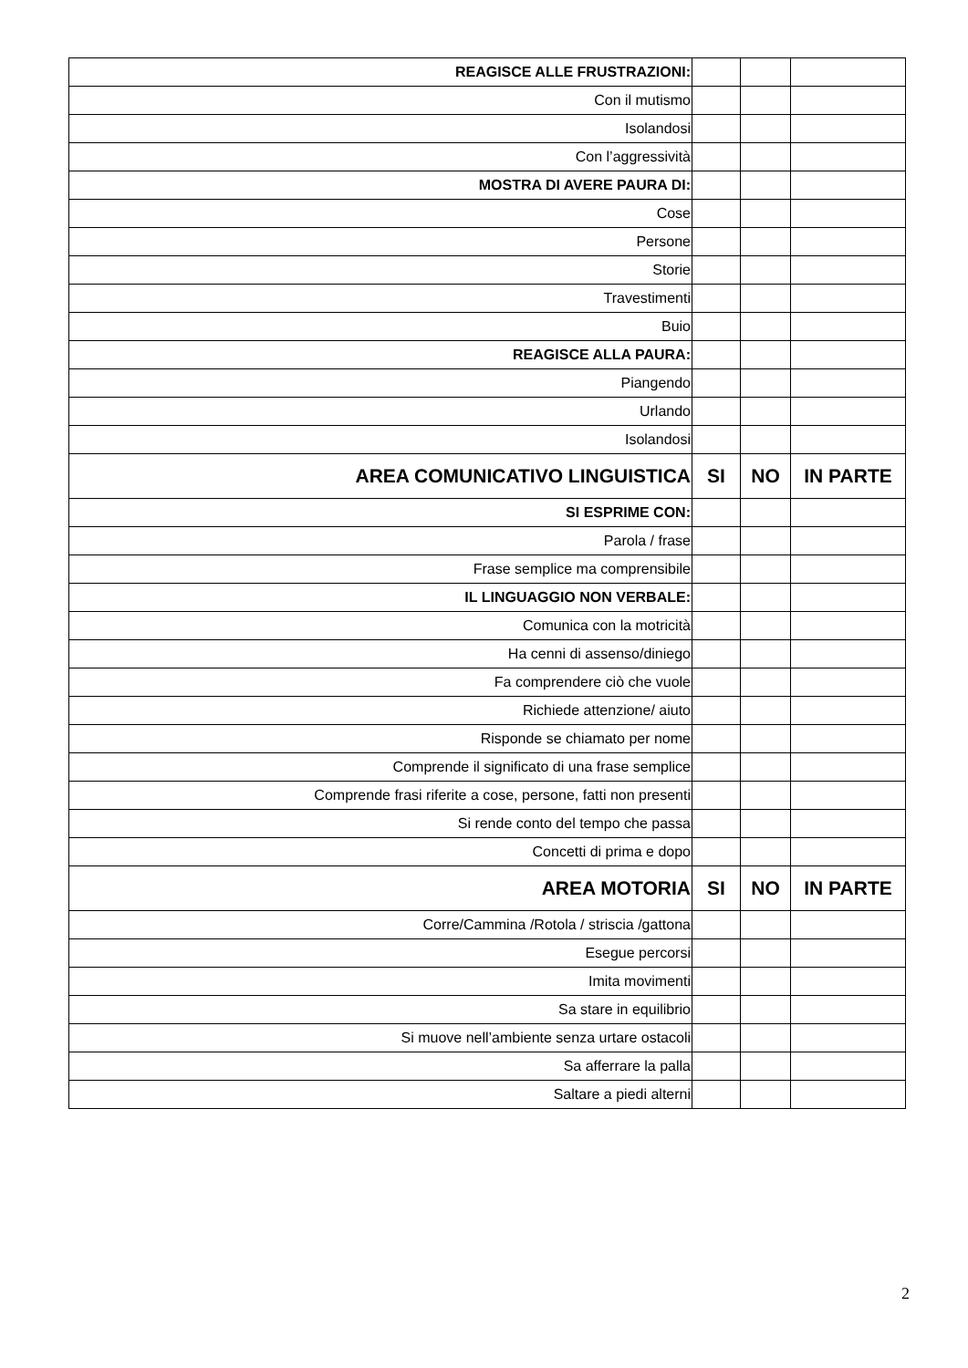| REAGISCE ALLE FRUSTRAZIONI: | | | |
| Con il mutismo | | | |
| Isolandosi | | | |
| Con l’aggressività | | | |
| MOSTRA DI AVERE PAURA DI: | | | |
| Cose | | | |
| Persone | | | |
| Storie | | | |
| Travestimenti | | | |
| Buio | | | |
| REAGISCE ALLA PAURA: | | | |
| Piangendo | | | |
| Urlando | | | |
| Isolandosi | | | |
| AREA COMUNICATIVO LINGUISTICA | SI | NO | IN PARTE |
| SI ESPRIME CON: | | | |
| Parola / frase | | | |
| Frase semplice ma comprensibile | | | |
| IL LINGUAGGIO NON VERBALE: | | | |
| Comunica con la motricità | | | |
| Ha cenni di assenso/diniego | | | |
| Fa comprendere ciò che vuole | | | |
| Richiede attenzione/ aiuto | | | |
| Risponde se chiamato per nome | | | |
| Comprende il significato di una frase semplice | | | |
| Comprende frasi riferite a cose, persone, fatti non presenti | | | |
| Si rende conto del tempo che passa | | | |
| Concetti di prima e dopo | | | |
| AREA MOTORIA | SI | NO | IN PARTE |
| Corre/Cammina /Rotola / striscia /gattona | | | |
| Esegue percorsi | | | |
| Imita movimenti | | | |
| Sa stare in equilibrio | | | |
| Si muove nell’ambiente senza urtare ostacoli | | | |
| Sa afferrare la palla | | | |
| Saltare a piedi alterni | | | |
2